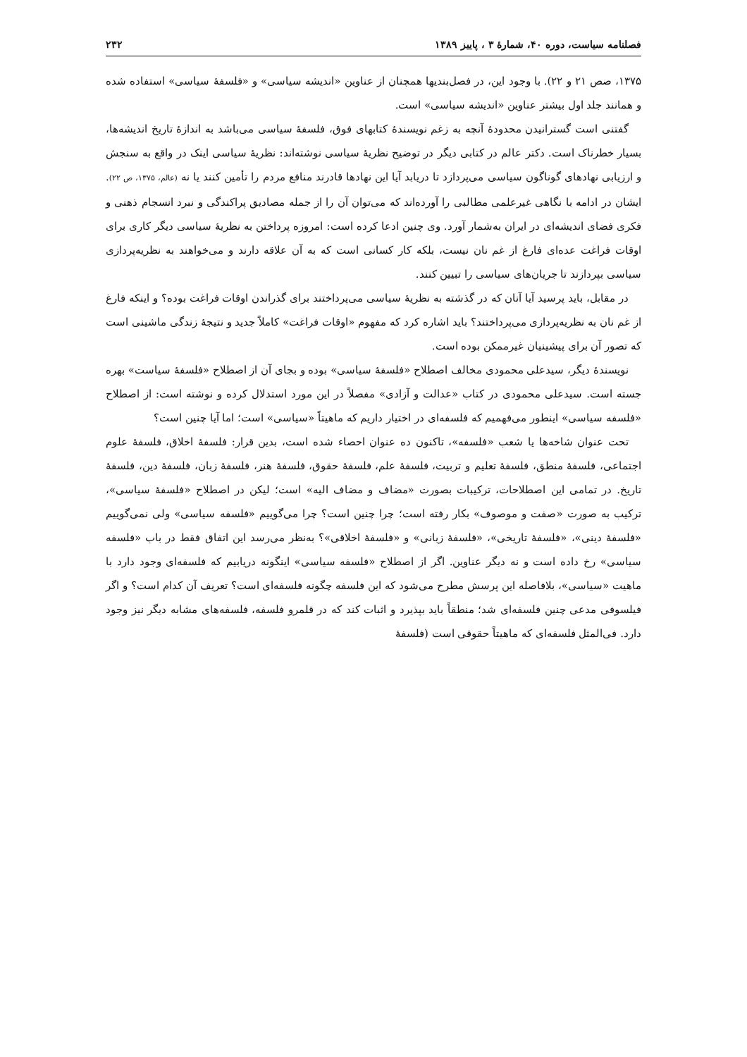فصلنامه سیاست، دوره ۴۰، شمارهٔ ۳ ، پاییز ۱۳۸۹ ۲۳۲
۱۳۷۵، صص ۲۱ و ۲۲). با وجود این، در فصل‌بندیها همچنان از عناوین «اندیشه سیاسی» و «فلسفهٔ سیاسی» استفاده شده و همانند جلد اول بیشتر عناوین «اندیشه سیاسی» است.
گفتنی است گسترانیدن محدودهٔ آنچه به زغم نویسندهٔ کتابهای فوق، فلسفهٔ سیاسی می‌باشد به اندازهٔ تاریخ اندیشه‌ها، بسیار خطرناک است. دکتر عالم در کتابی دیگر در توضیح نظریهٔ سیاسی نوشته‌اند: نظریهٔ سیاسی اینک در واقع به سنجش و ارزیابی نهادهای گوناگون سیاسی می‌پردازد تا دریابد آیا این نهادها قادرند منافع مردم را تأمین کنند یا نه (عالم، ۱۳۷۵، ص ۲۲). ایشان در ادامه با نگاهی غیرعلمی مطالبی را آورده‌اند که می‌توان آن را از جمله مصادیق پراکندگی و نبرد انسجام ذهنی و فکری فضای اندیشه‌ای در ایران به‌شمار آورد. وی چنین ادعا کرده است: امروزه پرداختن به نظریهٔ سیاسی دیگر کاری برای اوقات فراغت عده‌ای فارغ از غم نان نیست، بلکه کار کسانی است که به آن علاقه دارند و می‌خواهند به نظریه‌پردازی سیاسی بپردازند تا جریان‌های سیاسی را تبیین کنند.
در مقابل، باید پرسید آیا آنان که در گذشته به نظریهٔ سیاسی می‌پرداختند برای گذراندن اوقات فراغت بوده؟ و اینکه فارغ از غم نان به نظریه‌پردازی می‌پرداختند؟ باید اشاره کرد که مفهوم «اوقات فراغت» کاملاً جدید و نتیجهٔ زندگی ماشینی است که تصور آن برای پیشینیان غیرممکن بوده است.
نویسندهٔ دیگر، سیدعلی محمودی مخالف اصطلاح «فلسفهٔ سیاسی» بوده و بجای آن از اصطلاح «فلسفهٔ سیاست» بهره جسته است. سیدعلی محمودی در کتاب «عدالت و آزادی» مفصلاً در این مورد استدلال کرده و نوشته است: از اصطلاح «فلسفه سیاسی» اینطور می‌فهمیم که فلسفه‌ای در اختیار داریم که ماهیتاً «سیاسی» است؛ اما آیا چنین است؟
تحت عنوان شاخه‌ها یا شعب «فلسفه»، تاکنون ده عنوان احصاء شده است، بدین قرار: فلسفهٔ اخلاق، فلسفهٔ علوم اجتماعی، فلسفهٔ منطق، فلسفهٔ تعلیم و تربیت، فلسفهٔ علم، فلسفهٔ حقوق، فلسفهٔ هنر، فلسفهٔ زبان، فلسفهٔ دین، فلسفهٔ تاریخ. در تمامی این اصطلاحات، ترکیبات بصورت «مضاف و مضاف الیه» است؛ لیکن در اصطلاح «فلسفهٔ سیاسی»، ترکیب به صورت «صفت و موصوف» بکار رفته است؛ چرا چنین است؟ چرا می‌گوییم «فلسفه سیاسی» ولی نمی‌گوییم «فلسفهٔ دینی»، «فلسفهٔ تاریخی»، «فلسفهٔ زبانی» و «فلسفهٔ اخلاقی»؟ به‌نظر می‌رسد این اتفاق فقط در باب «فلسفه سیاسی» رخ داده است و نه دیگر عناوین. اگر از اصطلاح «فلسفه سیاسی» اینگونه دریابیم که فلسفه‌ای وجود دارد با ماهیت «سیاسی»، بلافاصله این پرسش مطرح می‌شود که این فلسفه چگونه فلسفه‌ای است؟ تعریف آن کدام است؟ و اگر فیلسوفی مدعی چنین فلسفه‌ای شد؛ منطقاً باید بپذیرد و اثبات کند که در قلمرو فلسفه، فلسفه‌های مشابه دیگر نیز وجود دارد. فی‌المثل فلسفه‌ای که ماهیتاً حقوقی است (فلسفهٔ